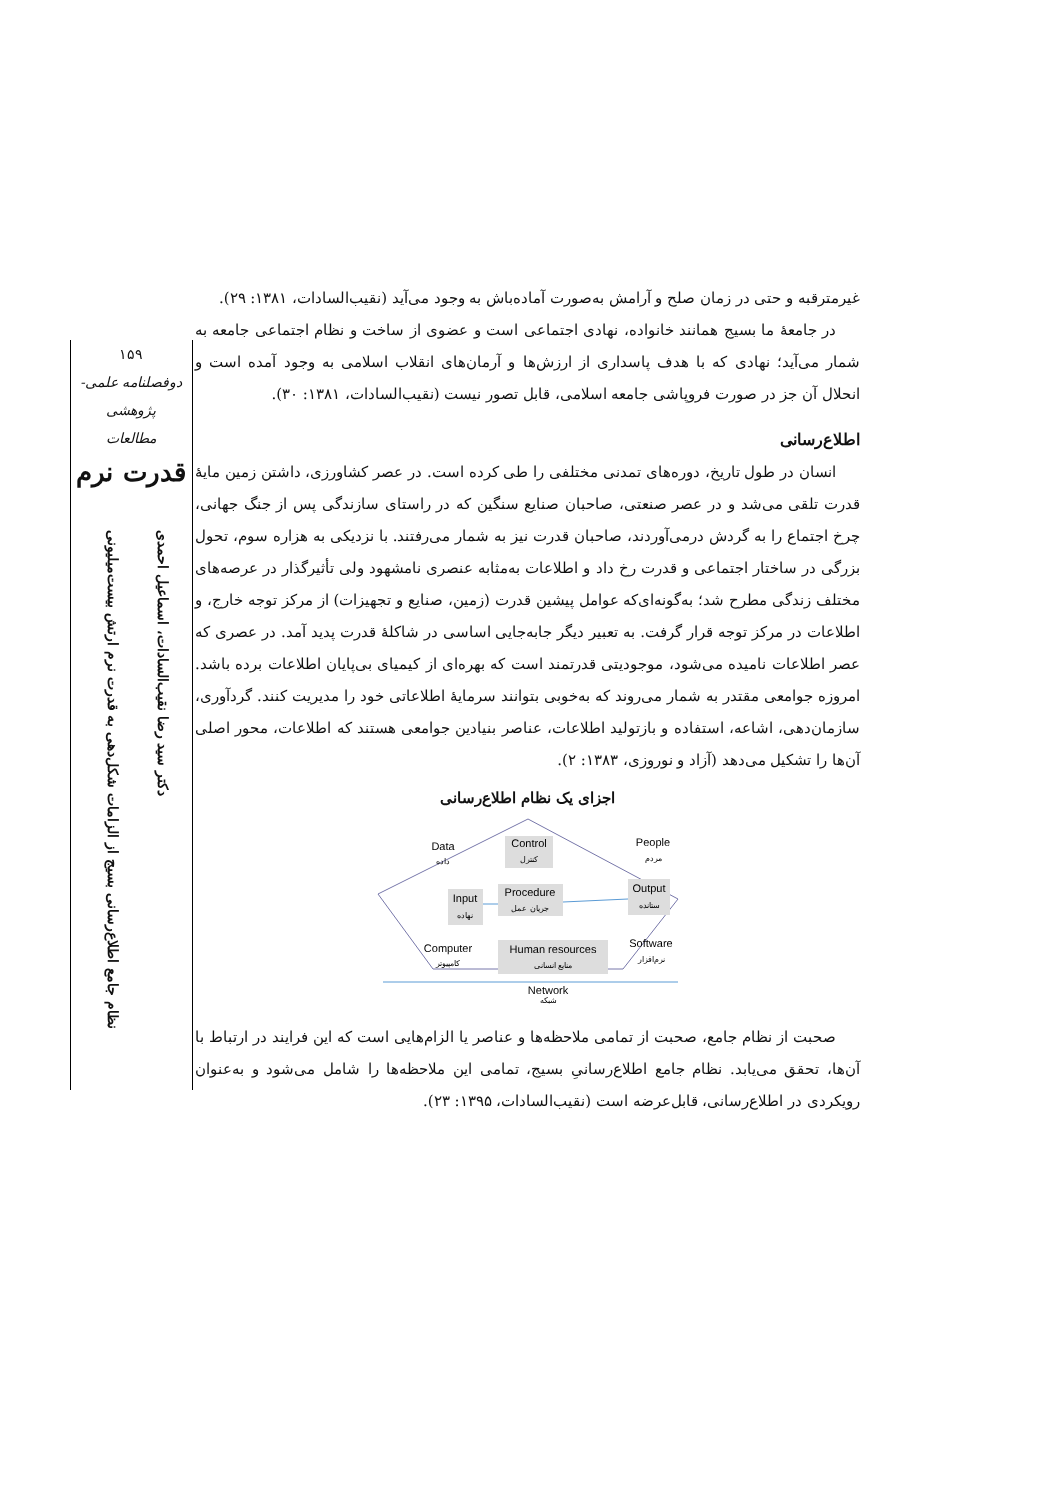۱۵۹
دوفصلنامه علمی-پژوهشی
مطالعات
قدرت نرم
دکتر سید رضا نقیب‌السادات، اسماعیل احمدی
نظام جامع اطلاع‌رسانی بسیج از الزامات شکل‌دهی به قدرت نرم ارتش بیست‌میلیونی
غیرمترقبه و حتی در زمان صلح و آرامش به‌صورت آماده‌باش به وجود می‌آید (نقیب‌السادات، ۱۳۸۱: ۲۹).
در جامعهٔ ما بسیج همانند خانواده، نهادی اجتماعی است و عضوی از ساخت و نظام اجتماعی جامعه به شمار می‌آید؛ نهادی که با هدف پاسداری از ارزش‌ها و آرمان‌های انقلاب اسلامی به وجود آمده است و انحلال آن جز در صورت فروپاشی جامعه اسلامی، قابل تصور نیست (نقیب‌السادات، ۱۳۸۱: ۳۰).
اطلاع‌رسانی
انسان در طول تاریخ، دوره‌های تمدنی مختلفی را طی کرده است. در عصر کشاورزی، داشتن زمین مایهٔ قدرت تلقی می‌شد و در عصر صنعتی، صاحبان صنایع سنگین که در راستای سازندگی پس از جنگ جهانی، چرخ اجتماع را به گردش درمی‌آوردند، صاحبان قدرت نیز به شمار می‌رفتند. با نزدیکی به هزاره سوم، تحول بزرگی در ساختار اجتماعی و قدرت رخ داد و اطلاعات به‌مثابه عنصری نامشهود ولی تأثیرگذار در عرصه‌های مختلف زندگی مطرح شد؛ به‌گونه‌ای‌که عوامل پیشین قدرت (زمین، صنایع و تجهیزات) از مرکز توجه خارج، و اطلاعات در مرکز توجه قرار گرفت. به تعبیر دیگر جابه‌جایی اساسی در شاکلهٔ قدرت پدید آمد. در عصری که عصر اطلاعات نامیده می‌شود، موجودیتی قدرتمند است که بهره‌ای از کیمیای بی‌پایان اطلاعات برده باشد. امروزه جوامعی مقتدر به شمار می‌روند که به‌خوبی بتوانند سرمایهٔ اطلاعاتی خود را مدیریت کنند. گردآوری، سازمان‌دهی، اشاعه، استفاده و بازتولید اطلاعات، عناصر بنیادین جوامعی هستند که اطلاعات، محور اصلی آن‌ها را تشکیل می‌دهد (آزاد و نوروزی، ۱۳۸۳: ۲).
اجزای یک نظام اطلاع‌رسانی
Control
کنترل
Data
داده
People
مردم
Input
نهاده
Procedure
جریان عمل
Output
ستانده
Computer
کامپیوتر
Human resources
منابع انسانی
Software
نرم‌افزار
Network
شبکه
صحبت از نظام جامع، صحبت از تمامی ملاحظه‌ها و عناصر یا الزام‌هایی است که این فرایند در ارتباط با آن‌ها، تحقق می‌یابد. نظام جامع اطلاع‌رسانیِ بسیج، تمامی این ملاحظه‌ها را شامل می‌شود و به‌عنوان رویکردی در اطلاع‌رسانی، قابل‌عرضه است (نقیب‌السادات، ۱۳۹۵: ۲۳).